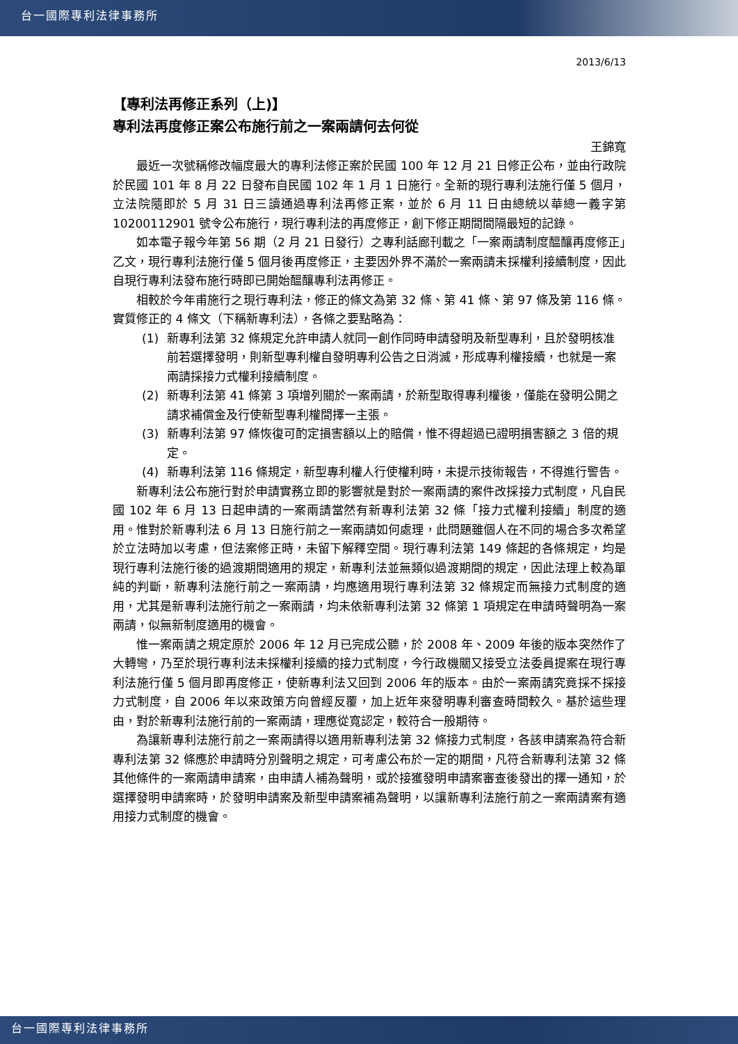台一國際專利法律事務所
2013/6/13
【專利法再修正系列（上)】
專利法再度修正案公布施行前之一案兩請何去何從
王錦寬
最近一次號稱修改幅度最大的專利法修正案於民國 100 年 12 月 21 日修正公布，並由行政院於民國 101 年 8 月 22 日發布自民國 102 年 1 月 1 日施行。全新的現行專利法施行僅 5 個月，立法院隨即於 5 月 31 日三讀通過專利法再修正案，並於 6 月 11 日由總統以華總一義字第 10200112901 號令公布施行，現行專利法的再度修正，創下修正期間間隔最短的記錄。
如本電子報今年第 56 期（2 月 21 日發行）之專利話廊刊載之「一案兩請制度醞釀再度修正」乙文，現行專利法施行僅 5 個月後再度修正，主要因外界不滿於一案兩請未採權利接續制度，因此自現行專利法發布施行時即已開始醞釀專利法再修正。
相較於今年甫施行之現行專利法，修正的條文為第 32 條、第 41 條、第 97 條及第 116 條。實質修正的 4 條文（下稱新專利法），各條之要點略為：
(1) 新專利法第 32 條規定允許申請人就同一創作同時申請發明及新型專利，且於發明核准前若選擇發明，則新型專利權自發明專利公告之日消滅，形成專利權接續，也就是一案兩請採接力式權利接續制度。
(2) 新專利法第 41 條第 3 項增列關於一案兩請，於新型取得專利權後，僅能在發明公開之請求補償金及行使新型專利權間擇一主張。
(3) 新專利法第 97 條恢復可酌定損害額以上的賠償，惟不得超過已證明損害額之 3 倍的規定。
(4) 新專利法第 116 條規定，新型專利權人行使權利時，未提示技術報告，不得進行警告。
新專利法公布施行對於申請實務立即的影響就是對於一案兩請的案件改採接力式制度，凡自民國 102 年 6 月 13 日起申請的一案兩請當然有新專利法第 32 條「接力式權利接續」制度的適用。惟對於新專利法 6 月 13 日施行前之一案兩請如何處理，此問題雖個人在不同的場合多次希望於立法時加以考慮，但法案修正時，未留下解釋空間。現行專利法第 149 條起的各條規定，均是現行專利法施行後的過渡期間適用的規定，新專利法並無類似過渡期間的規定，因此法理上較為單純的判斷，新專利法施行前之一案兩請，均應適用現行專利法第 32 條規定而無接力式制度的適用，尤其是新專利法施行前之一案兩請，均未依新專利法第 32 條第 1 項規定在申請時聲明為一案兩請，似無新制度適用的機會。
惟一案兩請之規定原於 2006 年 12 月已完成公聽，於 2008 年、2009 年後的版本突然作了大轉彎，乃至於現行專利法未採權利接續的接力式制度，今行政機關又接受立法委員提案在現行專利法施行僅 5 個月即再度修正，使新專利法又回到 2006 年的版本。由於一案兩請究竟採不採接力式制度，自 2006 年以來政策方向曾經反覆，加上近年來發明專利審查時間較久。基於這些理由，對於新專利法施行前的一案兩請，理應從寬認定，較符合一般期待。
為讓新專利法施行前之一案兩請得以適用新專利法第 32 條接力式制度，各該申請案為符合新專利法第 32 條應於申請時分別聲明之規定，可考慮公布於一定的期間，凡符合新專利法第 32 條其他條件的一案兩請申請案，由申請人補為聲明，或於接獲發明申請案審查後發出的擇一通知，於選擇發明申請案時，於發明申請案及新型申請案補為聲明，以讓新專利法施行前之一案兩請案有適用接力式制度的機會。
台一國際專利法律事務所